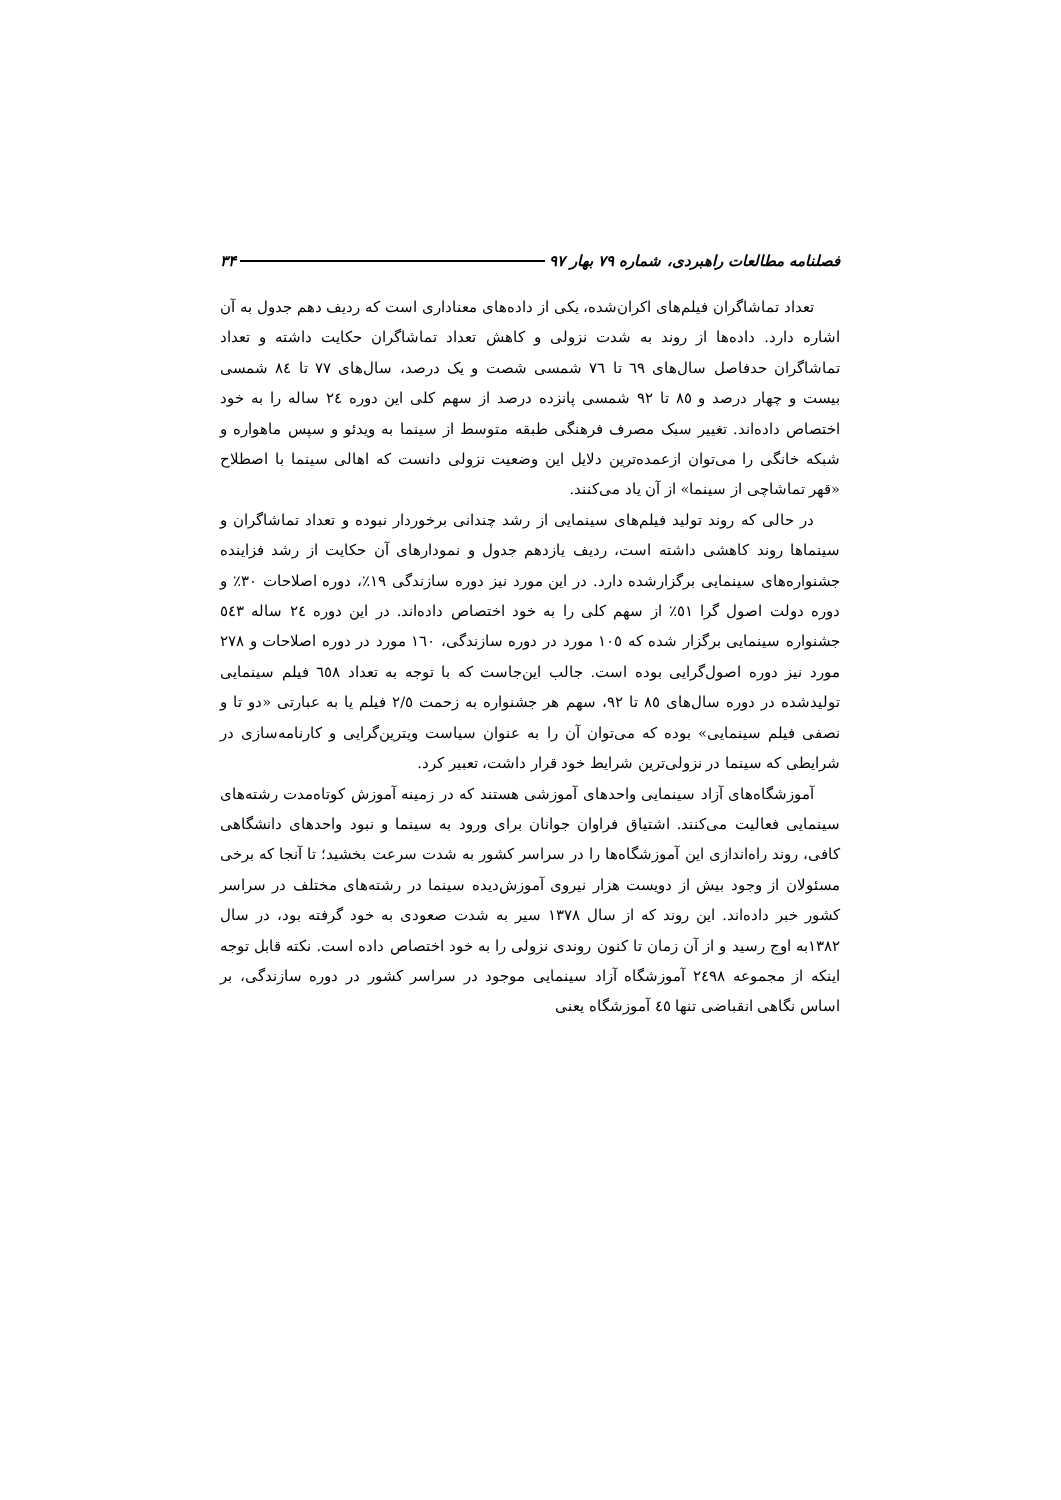فصلنامه مطالعات راهبردی، شماره ۷۹ بهار ۹۷ ۳۴
تعداد تماشاگران فیلم‌های اکران‌شده، یکی از داده‌های معناداری است که ردیف دهم جدول به آن اشاره دارد. داده‌ها از روند به شدت نزولی و کاهش تعداد تماشاگران حکایت داشته و تعداد تماشاگران حدفاصل سال‌های ٦٩ تا ٧٦ شمسی شصت و یک درصد، سال‌های ٧٧ تا ٨٤ شمسی بیست و چهار درصد و ٨٥ تا ٩٢ شمسی پانزده درصد از سهم کلی این دوره ٢٤ ساله را به خود اختصاص داده‌اند. تغییر سبک مصرف فرهنگی طبقه متوسط از سینما به ویدئو و سپس ماهواره و شبکه خانگی را می‌توان ازعمده‌ترین دلایل این وضعیت نزولی دانست که اهالی سینما با اصطلاح «قهر تماشاچی از سینما» از آن یاد می‌کنند.
در حالی که روند تولید فیلم‌های سینمایی از رشد چندانی برخوردار نبوده و تعداد تماشاگران و سینماها روند کاهشی داشته است، ردیف یازدهم جدول و نمودارهای آن حکایت از رشد فزاینده جشنواره‌های سینمایی برگزارشده دارد. در این مورد نیز دوره سازندگی ١٩٪، دوره اصلاحات ٣٠٪ و دوره دولت اصول گرا ٥١٪ از سهم کلی را به خود اختصاص داده‌اند. در این دوره ٢٤ ساله ٥٤٣ جشنواره سینمایی برگزار شده که ١٠٥ مورد در دوره سازندگی، ١٦٠ مورد در دوره اصلاحات و ٢٧٨ مورد نیز دوره اصول‌گرایی بوده است. جالب این‌جاست که با توجه به تعداد ٦٥٨ فیلم سینمایی تولیدشده در دوره سال‌های ٨٥ تا ٩٢، سهم هر جشنواره به زحمت ٢/٥ فیلم یا به عبارتی «دو تا و نصفی فیلم سینمایی» بوده که می‌توان آن را به عنوان سیاست ویترین‌گرایی و کارنامه‌سازی در شرایطی که سینما در نزولی‌ترین شرایط خود قرار داشت، تعبیر کرد.
آموزشگاه‌های آزاد سینمایی واحدهای آموزشی هستند که در زمینه آموزش کوتاه‌مدت رشته‌های سینمایی فعالیت می‌کنند. اشتیاق فراوان جوانان برای ورود به سینما و نبود واحدهای دانشگاهی کافی، روند راه‌اندازی این آموزشگاه‌ها را در سراسر کشور به شدت سرعت بخشید؛ تا آنجا که برخی مسئولان از وجود بیش از دویست هزار نیروی آموزش‌دیده سینما در رشته‌های مختلف در سراسر کشور خبر داده‌اند. این روند که از سال ١٣٧٨ سیر به شدت صعودی به خود گرفته بود، در سال ١٣٨٢به اوج رسید و از آن زمان تا کنون روندی نزولی را به خود اختصاص داده است. نکته قابل توجه اینکه از مجموعه ٢٤٩٨ آموزشگاه آزاد سینمایی موجود در سراسر کشور در دوره سازندگی، بر اساس نگاهی انقباضی تنها ٤٥ آموزشگاه یعنی